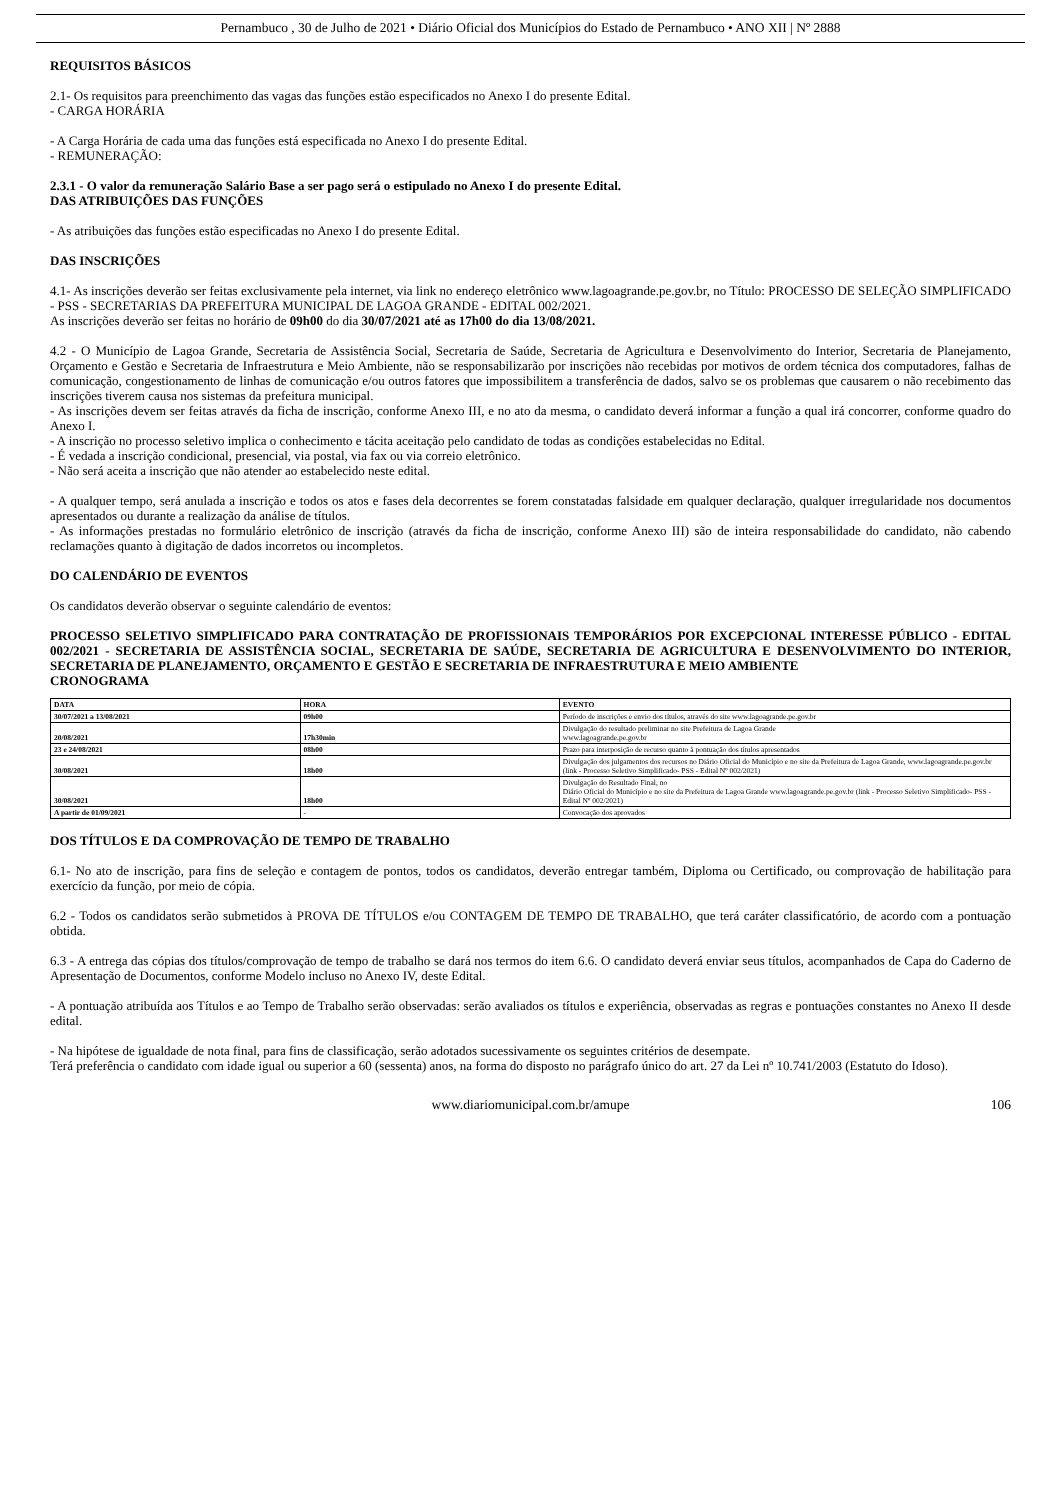Pernambuco , 30 de Julho de 2021 • Diário Oficial dos Municípios do Estado de Pernambuco • ANO XII | Nº 2888
REQUISITOS BÁSICOS
2.1- Os requisitos para preenchimento das vagas das funções estão especificados no Anexo I do presente Edital.
- CARGA HORÁRIA
- A Carga Horária de cada uma das funções está especificada no Anexo I do presente Edital.
- REMUNERAÇÃO:
2.3.1 - O valor da remuneração Salário Base a ser pago será o estipulado no Anexo I do presente Edital.
DAS ATRIBUIÇÕES DAS FUNÇÕES
- As atribuições das funções estão especificadas no Anexo I do presente Edital.
DAS INSCRIÇÕES
4.1- As inscrições deverão ser feitas exclusivamente pela internet, via link no endereço eletrônico www.lagoagrande.pe.gov.br, no Título: PROCESSO DE SELEÇÃO SIMPLIFICADO - PSS - SECRETARIAS DA PREFEITURA MUNICIPAL DE LAGOA GRANDE - EDITAL 002/2021.
As inscrições deverão ser feitas no horário de 09h00 do dia 30/07/2021 até as 17h00 do dia 13/08/2021.
4.2 - O Município de Lagoa Grande, Secretaria de Assistência Social, Secretaria de Saúde, Secretaria de Agricultura e Desenvolvimento do Interior, Secretaria de Planejamento, Orçamento e Gestão e Secretaria de Infraestrutura e Meio Ambiente, não se responsabilizarão por inscrições não recebidas por motivos de ordem técnica dos computadores, falhas de comunicação, congestionamento de linhas de comunicação e/ou outros fatores que impossibilitem a transferência de dados, salvo se os problemas que causarem o não recebimento das inscrições tiverem causa nos sistemas da prefeitura municipal.
- As inscrições devem ser feitas através da ficha de inscrição, conforme Anexo III, e no ato da mesma, o candidato deverá informar a função a qual irá concorrer, conforme quadro do Anexo I.
- A inscrição no processo seletivo implica o conhecimento e tácita aceitação pelo candidato de todas as condições estabelecidas no Edital.
- É vedada a inscrição condicional, presencial, via postal, via fax ou via correio eletrônico.
- Não será aceita a inscrição que não atender ao estabelecido neste edital.
- A qualquer tempo, será anulada a inscrição e todos os atos e fases dela decorrentes se forem constatadas falsidade em qualquer declaração, qualquer irregularidade nos documentos apresentados ou durante a realização da análise de títulos.
- As informações prestadas no formulário eletrônico de inscrição (através da ficha de inscrição, conforme Anexo III) são de inteira responsabilidade do candidato, não cabendo reclamações quanto à digitação de dados incorretos ou incompletos.
DO CALENDÁRIO DE EVENTOS
Os candidatos deverão observar o seguinte calendário de eventos:
PROCESSO SELETIVO SIMPLIFICADO PARA CONTRATAÇÃO DE PROFISSIONAIS TEMPORÁRIOS POR EXCEPCIONAL INTERESSE PÚBLICO - EDITAL 002/2021 - SECRETARIA DE ASSISTÊNCIA SOCIAL, SECRETARIA DE SAÚDE, SECRETARIA DE AGRICULTURA E DESENVOLVIMENTO DO INTERIOR, SECRETARIA DE PLANEJAMENTO, ORÇAMENTO E GESTÃO E SECRETARIA DE INFRAESTRUTURA E MEIO AMBIENTE
CRONOGRAMA
| DATA | HORA | EVENTO |
| --- | --- | --- |
| 30/07/2021 a 13/08/2021 | 09h00 | Período de inscrições e envio dos títulos, através do site www.lagoagrande.pe.gov.br |
| 20/08/2021 | 17h30min | Divulgação do resultado preliminar no site Prefeitura de Lagoa Grande www.lagoagrande.pe.gov.br |
| 23 e 24/08/2021 | 08h00 | Prazo para interposição de recurso quanto à pontuação dos títulos apresentados |
| 30/08/2021 | 18h00 | Divulgação dos julgamentos dos recursos no Diário Oficial do Município e no site da Prefeitura de Lagoa Grande, www.lagoagrande.pe.gov.br (link - Processo Seletivo Simplificado- PSS - Edital Nº 002/2021) |
| 30/08/2021 | 18h00 | Divulgação do Resultado Final, no Diário Oficial do Município e no site da Prefeitura de Lagoa Grande www.lagoagrande.pe.gov.br (link - Processo Seletivo Simplificado- PSS - Edital Nº 002/2021) |
| A partir de 01/09/2021 | - | Convocação dos aprovados |
DOS TÍTULOS E DA COMPROVAÇÃO DE TEMPO DE TRABALHO
6.1- No ato de inscrição, para fins de seleção e contagem de pontos, todos os candidatos, deverão entregar também, Diploma ou Certificado, ou comprovação de habilitação para exercício da função, por meio de cópia.
6.2 - Todos os candidatos serão submetidos à PROVA DE TÍTULOS e/ou CONTAGEM DE TEMPO DE TRABALHO, que terá caráter classificatório, de acordo com a pontuação obtida.
6.3 - A entrega das cópias dos títulos/comprovação de tempo de trabalho se dará nos termos do item 6.6. O candidato deverá enviar seus títulos, acompanhados de Capa do Caderno de Apresentação de Documentos, conforme Modelo incluso no Anexo IV, deste Edital.
- A pontuação atribuída aos Títulos e ao Tempo de Trabalho serão observadas: serão avaliados os títulos e experiência, observadas as regras e pontuações constantes no Anexo II desde edital.
- Na hipótese de igualdade de nota final, para fins de classificação, serão adotados sucessivamente os seguintes critérios de desempate.
Terá preferência o candidato com idade igual ou superior a 60 (sessenta) anos, na forma do disposto no parágrafo único do art. 27 da Lei nº 10.741/2003 (Estatuto do Idoso).
www.diariomunicipal.com.br/amupe 106